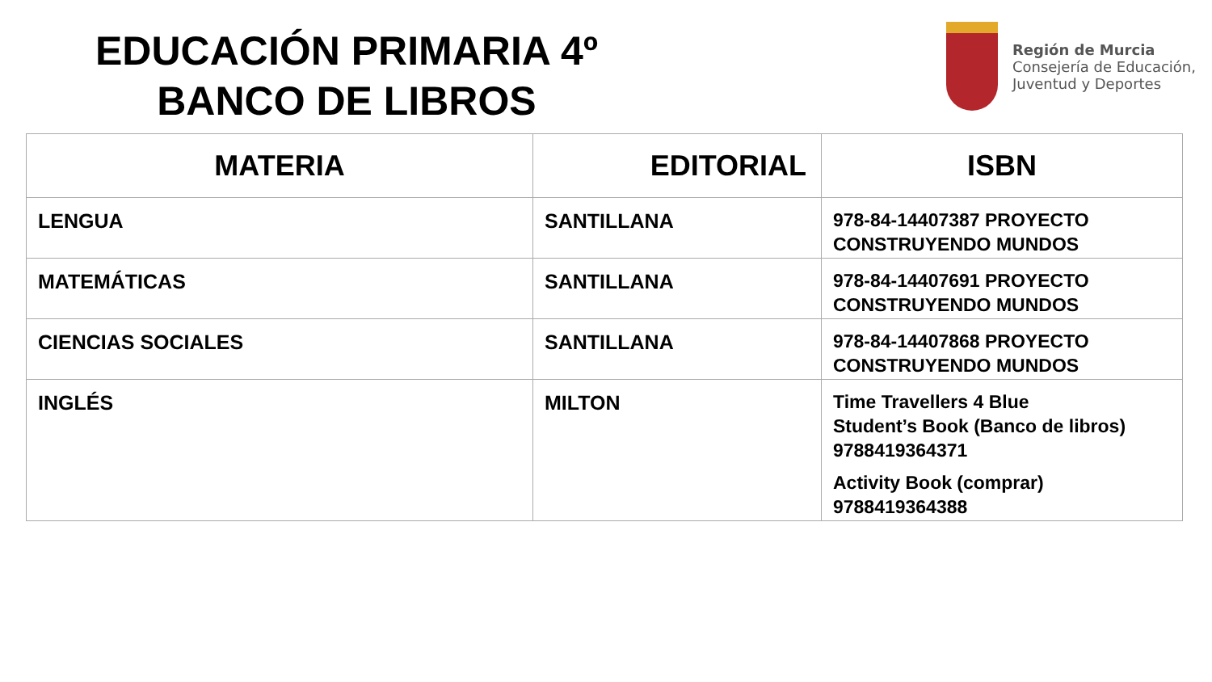EDUCACIÓN PRIMARIA 4º
BANCO DE LIBROS
Región de Murcia
Consejería de Educación,
Juventud y Deportes
| MATERIA | EDITORIAL | ISBN |
| --- | --- | --- |
| LENGUA | SANTILLANA | 978-84-14407387 PROYECTO CONSTRUYENDO MUNDOS |
| MATEMÁTICAS | SANTILLANA | 978-84-14407691 PROYECTO CONSTRUYENDO MUNDOS |
| CIENCIAS SOCIALES | SANTILLANA | 978-84-14407868 PROYECTO CONSTRUYENDO MUNDOS |
| INGLÉS | MILTON | Time Travellers 4 Blue Student’s Book (Banco de libros) 9788419364371 Activity Book (comprar) 9788419364388 |